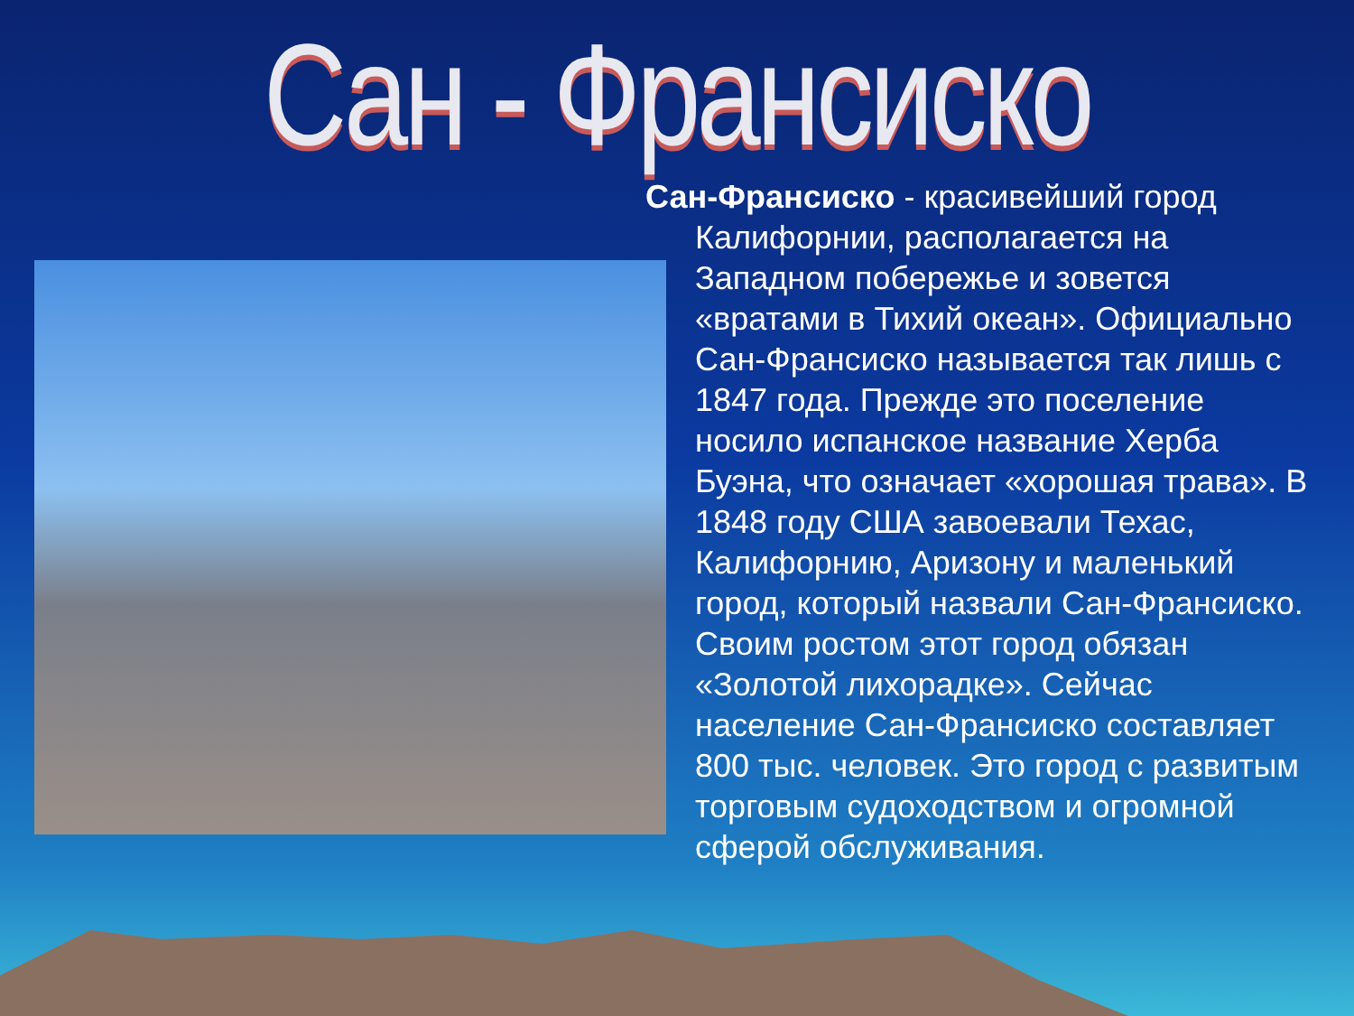Сан - Франсиско
Сан-Франсиско - красивейший город Калифорнии, располагается на Западном побережье и зовется «вратами в Тихий океан». Официально Сан-Франсиско называется так лишь с 1847 года. Прежде это поселение носило испанское название Херба Буэна, что означает «хорошая трава». В 1848 году США завоевали Техас, Калифорнию, Аризону и маленький город, который назвали Сан-Франсиско. Своим ростом этот город обязан «Золотой лихорадке». Сейчас население Сан-Франсиско составляет 800 тыс. человек. Это город с развитым торговым судоходством и огромной сферой обслуживания.